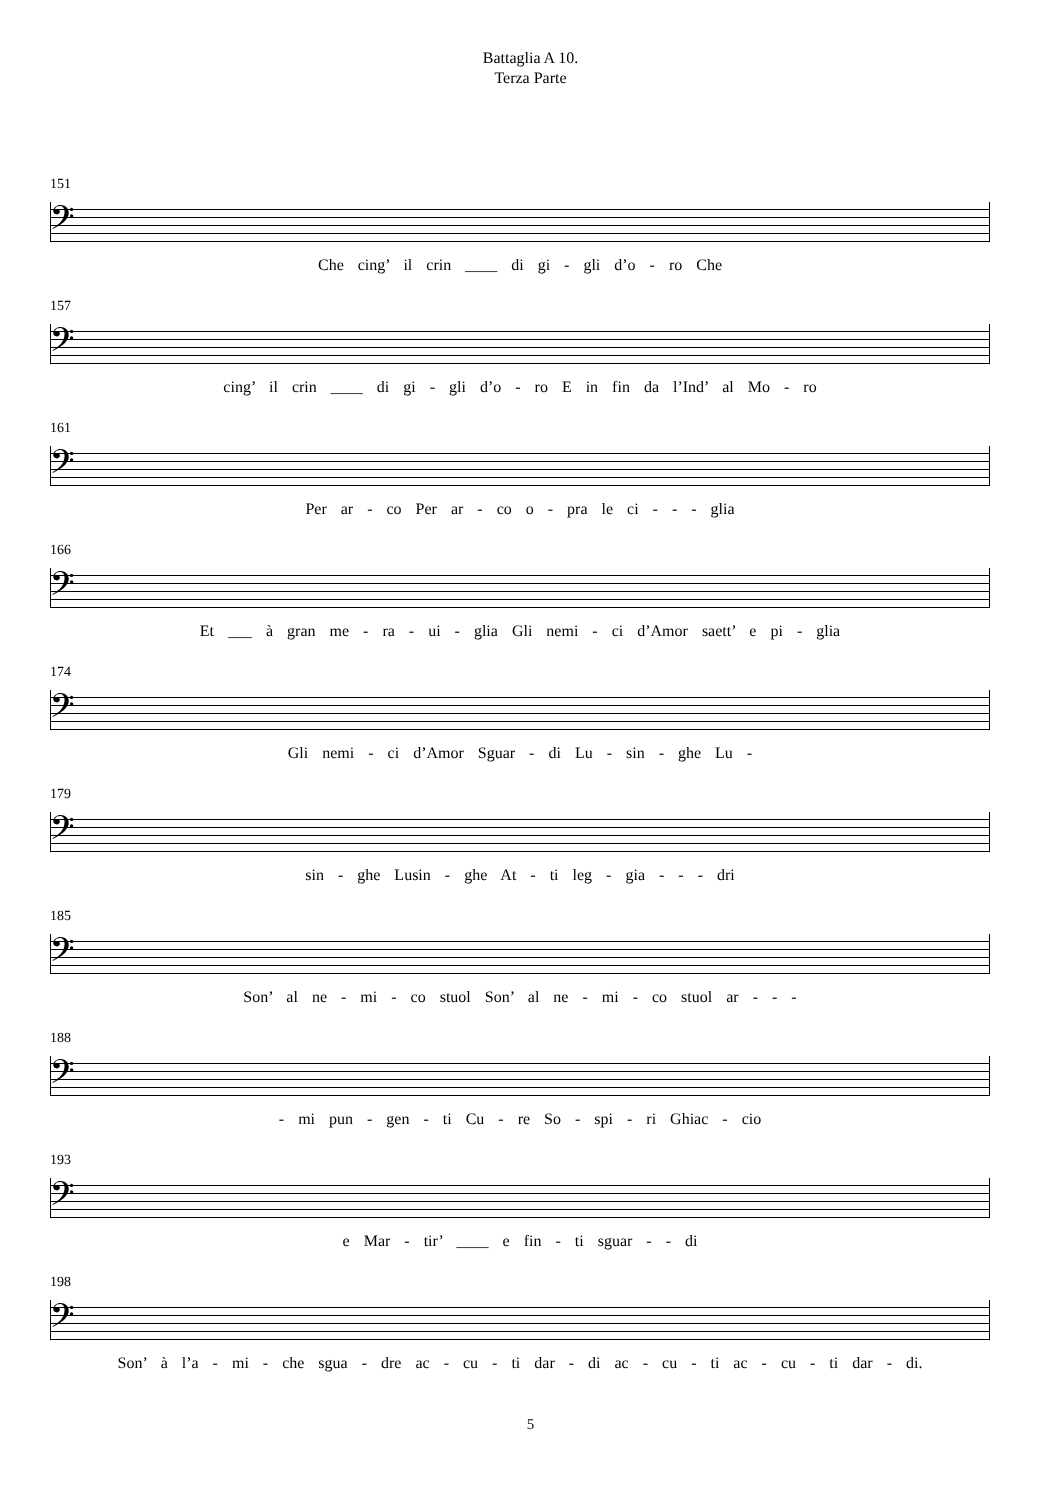Battaglia A 10.
Terza Parte
151
𝄢
Che cing’ il crin ____ di gi - gli d’o - ro Che
157
𝄢
cing’ il crin ____ di gi - gli d’o - ro E in fin da l’Ind’ al Mo - ro
161
𝄢
Per ar - co Per ar - co o - pra le ci - - - glia
166
𝄢
Et ___ à gran me - ra - ui - glia Gli nemi - ci d’Amor saett’ e pi - glia
174
𝄢
Gli nemi - ci d’Amor Sguar - di Lu - sin - ghe Lu -
179
𝄢
sin - ghe Lusin - ghe At - ti leg - gia - - - dri
185
𝄢
Son’ al ne - mi - co stuol Son’ al ne - mi - co stuol ar - - -
188
𝄢
- mi pun - gen - ti Cu - re So - spi - ri Ghiac - cio
193
𝄢
e Mar - tir’ ____ e fin - ti sguar - - di
198
𝄢
Son’ à l’a - mi - che sgua - dre ac - cu - ti dar - di ac - cu - ti ac - cu - ti dar - di.
5